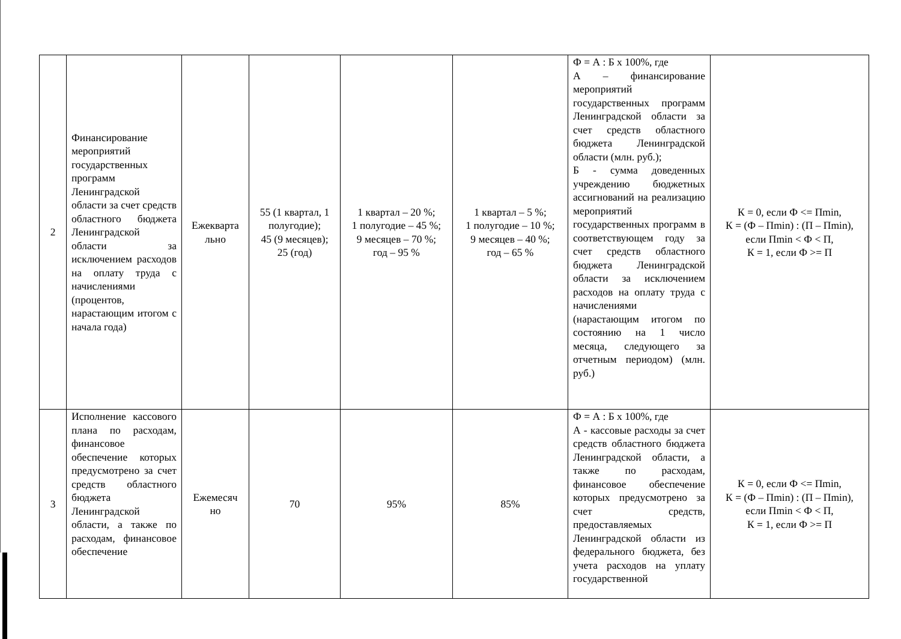| 2 | Финансирование мероприятий государственных программ Ленинградской области за счет средств областного бюджета Ленинградской области за исключением расходов на оплату труда с начислениями (процентов, нарастающим итогом с начала года) | Ежекварта льно | 55 (1 квартал, 1 полугодие); 45 (9 месяцев); 25 (год) | 1 квартал – 20 %; 1 полугодие – 45 %; 9 месяцев – 70 %; год – 95 % | 1 квартал – 5 %; 1 полугодие – 10 %; 9 месяцев – 40 %; год – 65 % | Ф = А : Б х 100%, где А – финансирование мероприятий государственных программ Ленинградской области за счет средств областного бюджета Ленинградской области (млн. руб.); Б - сумма доведенных учреждению бюджетных ассигнований на реализацию мероприятий государственных программ в соответствующем году за счет средств областного бюджета Ленинградской области за исключением расходов на оплату труда с начислениями (нарастающим итогом по состоянию на 1 число месяца, следующего за отчетным периодом) (млн. руб.) | К = 0, если Ф <= Пmin, К = (Ф – Пmin) : (П – Пmin), если Пmin < Ф < П, К = 1, если Ф >= П |
| 3 | Исполнение кассового плана по расходам, финансовое обеспечение которых предусмотрено за счет средств областного бюджета Ленинградской области, а также по расходам, финансовое обеспечение | Ежемесяч но | 70 | 95% | 85% | Ф = А : Б х 100%, где А - кассовые расходы за счет средств областного бюджета Ленинградской области, а также по расходам, финансовое обеспечение которых предусмотрено за счет средств, предоставляемых Ленинградской области из федерального бюджета, без учета расходов на уплату государственной | К = 0, если Ф <= Пmin, К = (Ф – Пmin) : (П – Пmin), если Пmin < Ф < П, К = 1, если Ф >= П |